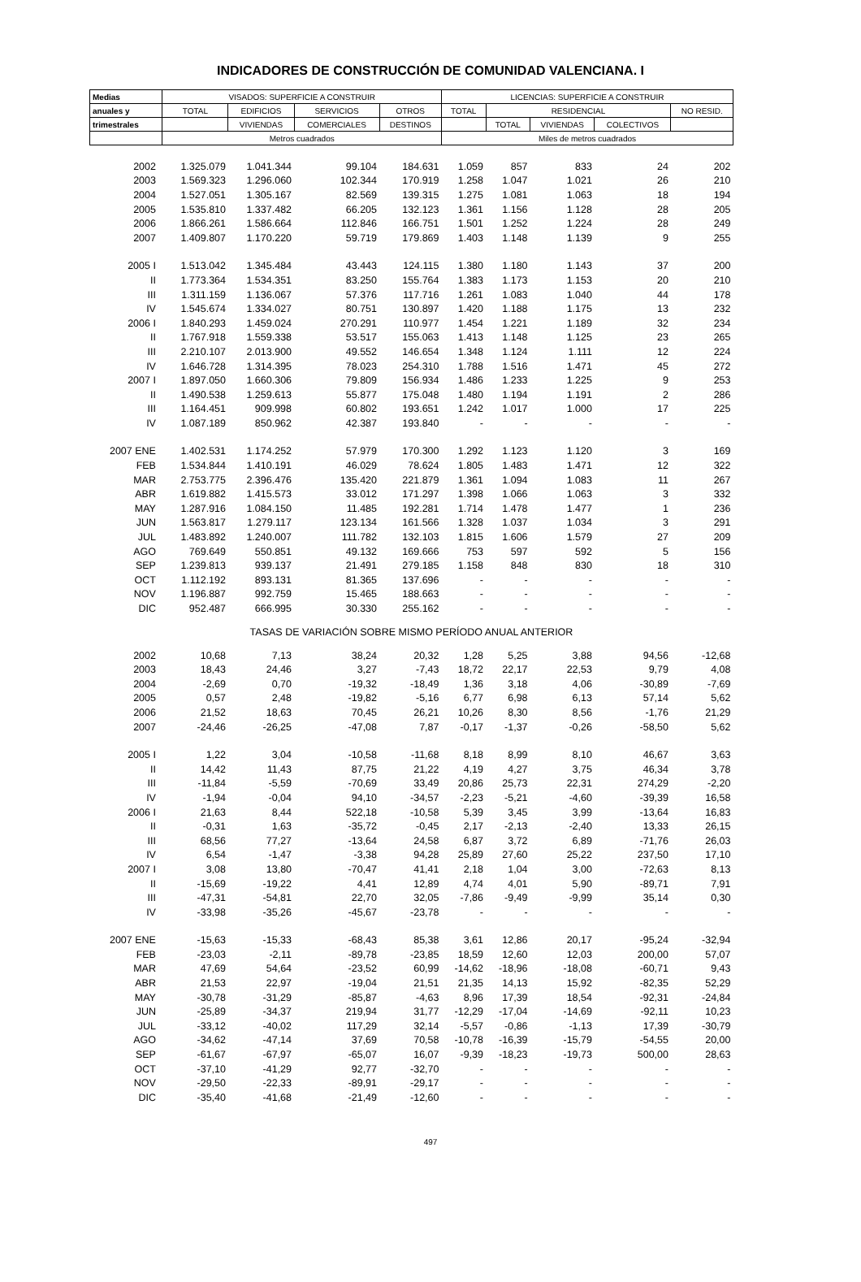INDICADORES DE CONSTRUCCIÓN DE COMUNIDAD VALENCIANA. I
| Medias | VISADOS: SUPERFICIE A CONSTRUIR | | | | LICENCIAS: SUPERFICIE A CONSTRUIR | | | | |
| --- | --- | --- | --- | --- | --- | --- | --- | --- | --- |
| anuales y | TOTAL | EDIFICIOS | SERVICIOS | OTROS | TOTAL | RESIDENCIAL | | | NO RESID. |
| trimestrales | | VIVIENDAS | COMERCIALES | DESTINOS | | TOTAL | VIVIENDAS | COLECTIVOS | |
| | Metros cuadrados | | | | Miles de metros cuadrados | | | | |
| 2002 | 1.325.079 | 1.041.344 | 99.104 | 184.631 | 1.059 | 857 | 833 | 24 | 202 |
| 2003 | 1.569.323 | 1.296.060 | 102.344 | 170.919 | 1.258 | 1.047 | 1.021 | 26 | 210 |
| 2004 | 1.527.051 | 1.305.167 | 82.569 | 139.315 | 1.275 | 1.081 | 1.063 | 18 | 194 |
| 2005 | 1.535.810 | 1.337.482 | 66.205 | 132.123 | 1.361 | 1.156 | 1.128 | 28 | 205 |
| 2006 | 1.866.261 | 1.586.664 | 112.846 | 166.751 | 1.501 | 1.252 | 1.224 | 28 | 249 |
| 2007 | 1.409.807 | 1.170.220 | 59.719 | 179.869 | 1.403 | 1.148 | 1.139 | 9 | 255 |
| 2005 I | 1.513.042 | 1.345.484 | 43.443 | 124.115 | 1.380 | 1.180 | 1.143 | 37 | 200 |
| II | 1.773.364 | 1.534.351 | 83.250 | 155.764 | 1.383 | 1.173 | 1.153 | 20 | 210 |
| III | 1.311.159 | 1.136.067 | 57.376 | 117.716 | 1.261 | 1.083 | 1.040 | 44 | 178 |
| IV | 1.545.674 | 1.334.027 | 80.751 | 130.897 | 1.420 | 1.188 | 1.175 | 13 | 232 |
| 2006 I | 1.840.293 | 1.459.024 | 270.291 | 110.977 | 1.454 | 1.221 | 1.189 | 32 | 234 |
| II | 1.767.918 | 1.559.338 | 53.517 | 155.063 | 1.413 | 1.148 | 1.125 | 23 | 265 |
| III | 2.210.107 | 2.013.900 | 49.552 | 146.654 | 1.348 | 1.124 | 1.111 | 12 | 224 |
| IV | 1.646.728 | 1.314.395 | 78.023 | 254.310 | 1.788 | 1.516 | 1.471 | 45 | 272 |
| 2007 I | 1.897.050 | 1.660.306 | 79.809 | 156.934 | 1.486 | 1.233 | 1.225 | 9 | 253 |
| II | 1.490.538 | 1.259.613 | 55.877 | 175.048 | 1.480 | 1.194 | 1.191 | 2 | 286 |
| III | 1.164.451 | 909.998 | 60.802 | 193.651 | 1.242 | 1.017 | 1.000 | 17 | 225 |
| IV | 1.087.189 | 850.962 | 42.387 | 193.840 | - | - | - | - | - |
| 2007 ENE | 1.402.531 | 1.174.252 | 57.979 | 170.300 | 1.292 | 1.123 | 1.120 | 3 | 169 |
| FEB | 1.534.844 | 1.410.191 | 46.029 | 78.624 | 1.805 | 1.483 | 1.471 | 12 | 322 |
| MAR | 2.753.775 | 2.396.476 | 135.420 | 221.879 | 1.361 | 1.094 | 1.083 | 11 | 267 |
| ABR | 1.619.882 | 1.415.573 | 33.012 | 171.297 | 1.398 | 1.066 | 1.063 | 3 | 332 |
| MAY | 1.287.916 | 1.084.150 | 11.485 | 192.281 | 1.714 | 1.478 | 1.477 | 1 | 236 |
| JUN | 1.563.817 | 1.279.117 | 123.134 | 161.566 | 1.328 | 1.037 | 1.034 | 3 | 291 |
| JUL | 1.483.892 | 1.240.007 | 111.782 | 132.103 | 1.815 | 1.606 | 1.579 | 27 | 209 |
| AGO | 769.649 | 550.851 | 49.132 | 169.666 | 753 | 597 | 592 | 5 | 156 |
| SEP | 1.239.813 | 939.137 | 21.491 | 279.185 | 1.158 | 848 | 830 | 18 | 310 |
| OCT | 1.112.192 | 893.131 | 81.365 | 137.696 | - | - | - | - | - |
| NOV | 1.196.887 | 992.759 | 15.465 | 188.663 | - | - | - | - | - |
| DIC | 952.487 | 666.995 | 30.330 | 255.162 | - | - | - | - | - |
| TASAS DE VARIACIÓN SOBRE MISMO PERÍODO ANUAL ANTERIOR | | | | | | | | | |
| 2002 | 10,68 | 7,13 | 38,24 | 20,32 | 1,28 | 5,25 | 3,88 | 94,56 | -12,68 |
| 2003 | 18,43 | 24,46 | 3,27 | -7,43 | 18,72 | 22,17 | 22,53 | 9,79 | 4,08 |
| 2004 | -2,69 | 0,70 | -19,32 | -18,49 | 1,36 | 3,18 | 4,06 | -30,89 | -7,69 |
| 2005 | 0,57 | 2,48 | -19,82 | -5,16 | 6,77 | 6,98 | 6,13 | 57,14 | 5,62 |
| 2006 | 21,52 | 18,63 | 70,45 | 26,21 | 10,26 | 8,30 | 8,56 | -1,76 | 21,29 |
| 2007 | -24,46 | -26,25 | -47,08 | 7,87 | -0,17 | -1,37 | -0,26 | -58,50 | 5,62 |
| 2005 I | 1,22 | 3,04 | -10,58 | -11,68 | 8,18 | 8,99 | 8,10 | 46,67 | 3,63 |
| II | 14,42 | 11,43 | 87,75 | 21,22 | 4,19 | 4,27 | 3,75 | 46,34 | 3,78 |
| III | -11,84 | -5,59 | -70,69 | 33,49 | 20,86 | 25,73 | 22,31 | 274,29 | -2,20 |
| IV | -1,94 | -0,04 | 94,10 | -34,57 | -2,23 | -5,21 | -4,60 | -39,39 | 16,58 |
| 2006 I | 21,63 | 8,44 | 522,18 | -10,58 | 5,39 | 3,45 | 3,99 | -13,64 | 16,83 |
| II | -0,31 | 1,63 | -35,72 | -0,45 | 2,17 | -2,13 | -2,40 | 13,33 | 26,15 |
| III | 68,56 | 77,27 | -13,64 | 24,58 | 6,87 | 3,72 | 6,89 | -71,76 | 26,03 |
| IV | 6,54 | -1,47 | -3,38 | 94,28 | 25,89 | 27,60 | 25,22 | 237,50 | 17,10 |
| 2007 I | 3,08 | 13,80 | -70,47 | 41,41 | 2,18 | 1,04 | 3,00 | -72,63 | 8,13 |
| II | -15,69 | -19,22 | 4,41 | 12,89 | 4,74 | 4,01 | 5,90 | -89,71 | 7,91 |
| III | -47,31 | -54,81 | 22,70 | 32,05 | -7,86 | -9,49 | -9,99 | 35,14 | 0,30 |
| IV | -33,98 | -35,26 | -45,67 | -23,78 | - | - | - | - | - |
| 2007 ENE | -15,63 | -15,33 | -68,43 | 85,38 | 3,61 | 12,86 | 20,17 | -95,24 | -32,94 |
| FEB | -23,03 | -2,11 | -89,78 | -23,85 | 18,59 | 12,60 | 12,03 | 200,00 | 57,07 |
| MAR | 47,69 | 54,64 | -23,52 | 60,99 | -14,62 | -18,96 | -18,08 | -60,71 | 9,43 |
| ABR | 21,53 | 22,97 | -19,04 | 21,51 | 21,35 | 14,13 | 15,92 | -82,35 | 52,29 |
| MAY | -30,78 | -31,29 | -85,87 | -4,63 | 8,96 | 17,39 | 18,54 | -92,31 | -24,84 |
| JUN | -25,89 | -34,37 | 219,94 | 31,77 | -12,29 | -17,04 | -14,69 | -92,11 | 10,23 |
| JUL | -33,12 | -40,02 | 117,29 | 32,14 | -5,57 | -0,86 | -1,13 | 17,39 | -30,79 |
| AGO | -34,62 | -47,14 | 37,69 | 70,58 | -10,78 | -16,39 | -15,79 | -54,55 | 20,00 |
| SEP | -61,67 | -67,97 | -65,07 | 16,07 | -9,39 | -18,23 | -19,73 | 500,00 | 28,63 |
| OCT | -37,10 | -41,29 | 92,77 | -32,70 | - | - | - | - | - |
| NOV | -29,50 | -22,33 | -89,91 | -29,17 | - | - | - | - | - |
| DIC | -35,40 | -41,68 | -21,49 | -12,60 | - | - | - | - | - |
497